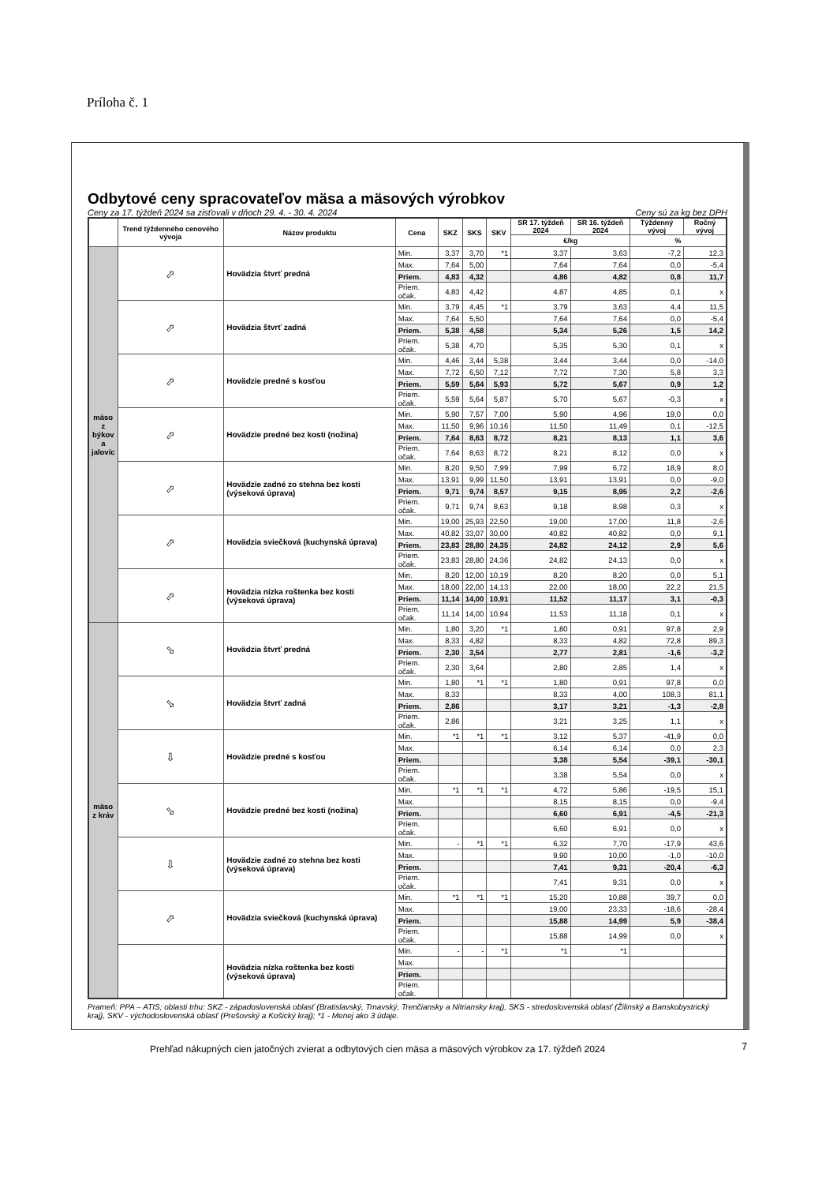Príloha č. 1
Odbytové ceny spracovateľov mäsa a mäsových výrobkov
Ceny za 17. týždeň 2024 sa zisťovali v dňoch 29. 4. - 30. 4. 2024 Ceny sú za kg bez DPH
| | Trend týždenného cenového vývoja | Názov produktu | Cena | SKZ | SKS | SKV | SR 17. týždeň 2024 | SR 16. týždeň 2024 | Týždenný vývoj | Ročný vývoj |
| --- | --- | --- | --- | --- | --- | --- | --- | --- | --- | --- |
| | | | | | | | €/kg | | % | |
| mäso z býkov a jalovíc | ⬀ | Hovädzia štvrť predná | Min. | 3,37 | 3,70 | *1 | 3,37 | 3,63 | -7,2 | 12,3 |
| | | | Max. | 7,64 | 5,00 | | 7,64 | 7,64 | 0,0 | -5,4 |
| | | | Priem. | 4,83 | 4,32 | | 4,86 | 4,82 | 0,8 | 11,7 |
| | | | Priem. očak. | 4,83 | 4,42 | | 4,87 | 4,85 | 0,1 | x |
| | ⬀ | Hovädzia štvrť zadná | Min. | 3,79 | 4,45 | *1 | 3,79 | 3,63 | 4,4 | 11,5 |
| | | | Max. | 7,64 | 5,50 | | 7,64 | 7,64 | 0,0 | -5,4 |
| | | | Priem. | 5,38 | 4,58 | | 5,34 | 5,26 | 1,5 | 14,2 |
| | | | Priem. očak. | 5,38 | 4,70 | | 5,35 | 5,30 | 0,1 | x |
| | ⬀ | Hovädzie predné s kosťou | Min. | 4,46 | 3,44 | 5,38 | 3,44 | 3,44 | 0,0 | -14,0 |
| | | | Max. | 7,72 | 6,50 | 7,12 | 7,72 | 7,30 | 5,8 | 3,3 |
| | | | Priem. | 5,59 | 5,64 | 5,93 | 5,72 | 5,67 | 0,9 | 1,2 |
| | | | Priem. očak. | 5,59 | 5,64 | 5,87 | 5,70 | 5,67 | -0,3 | x |
| | ⬀ | Hovädzie predné bez kosti (nožina) | Min. | 5,90 | 7,57 | 7,00 | 5,90 | 4,96 | 19,0 | 0,0 |
| | | | Max. | 11,50 | 9,96 | 10,16 | 11,50 | 11,49 | 0,1 | -12,5 |
| | | | Priem. | 7,64 | 8,63 | 8,72 | 8,21 | 8,13 | 1,1 | 3,6 |
| | | | Priem. očak. | 7,64 | 8,63 | 8,72 | 8,21 | 8,12 | 0,0 | x |
| | ⬀ | Hovädzie zadné zo stehna bez kosti (výseková úprava) | Min. | 8,20 | 9,50 | 7,99 | 7,99 | 6,72 | 18,9 | 8,0 |
| | | | Max. | 13,91 | 9,99 | 11,50 | 13,91 | 13,91 | 0,0 | -9,0 |
| | | | Priem. | 9,71 | 9,74 | 8,57 | 9,15 | 8,95 | 2,2 | -2,6 |
| | | | Priem. očak. | 9,71 | 9,74 | 8,63 | 9,18 | 8,98 | 0,3 | x |
| | ⬀ | Hovädzia sviečková (kuchynská úprava) | Min. | 19,00 | 25,93 | 22,50 | 19,00 | 17,00 | 11,8 | -2,6 |
| | | | Max. | 40,82 | 33,07 | 30,00 | 40,82 | 40,82 | 0,0 | 9,1 |
| | | | Priem. | 23,83 | 28,80 | 24,35 | 24,82 | 24,12 | 2,9 | 5,6 |
| | | | Priem. očak. | 23,83 | 28,80 | 24,36 | 24,82 | 24,13 | 0,0 | x |
| | ⬀ | Hovädzia nízka roštenka bez kosti (výseková úprava) | Min. | 8,20 | 12,00 | 10,19 | 8,20 | 8,20 | 0,0 | 5,1 |
| | | | Max. | 18,00 | 22,00 | 14,13 | 22,00 | 18,00 | 22,2 | 21,5 |
| | | | Priem. | 11,14 | 14,00 | 10,91 | 11,52 | 11,17 | 3,1 | -0,3 |
| | | | Priem. očak. | 11,14 | 14,00 | 10,94 | 11,53 | 11,18 | 0,1 | x |
| mäso z kráv | ⬂ | Hovädzia štvrť predná | Min. | 1,80 | 3,20 | *1 | 1,80 | 0,91 | 97,8 | 2,9 |
| | | | Max. | 8,33 | 4,82 | | 8,33 | 4,82 | 72,8 | 89,3 |
| | | | Priem. | 2,30 | 3,54 | | 2,77 | 2,81 | -1,6 | -3,2 |
| | | | Priem. očak. | 2,30 | 3,64 | | 2,80 | 2,85 | 1,4 | x |
| | ⬂ | Hovädzia štvrť zadná | Min. | 1,80 | *1 | *1 | 1,80 | 0,91 | 97,8 | 0,0 |
| | | | Max. | 8,33 | | | 8,33 | 4,00 | 108,3 | 81,1 |
| | | | Priem. | 2,86 | | | 3,17 | 3,21 | -1,3 | -2,8 |
| | | | Priem. očak. | 2,86 | | | 3,21 | 3,25 | 1,1 | x |
| | ⇩ | Hovädzie predné s kosťou | Min. | *1 | *1 | *1 | 3,12 | 5,37 | -41,9 | 0,0 |
| | | | Max. | | | | 6,14 | 6,14 | 0,0 | 2,3 |
| | | | Priem. | | | | 3,38 | 5,54 | -39,1 | -30,1 |
| | | | Priem. očak. | | | | 3,38 | 5,54 | 0,0 | x |
| | ⬂ | Hovädzie predné bez kosti (nožina) | Min. | *1 | *1 | *1 | 4,72 | 5,86 | -19,5 | 15,1 |
| | | | Max. | | | | 8,15 | 8,15 | 0,0 | -9,4 |
| | | | Priem. | | | | 6,60 | 6,91 | -4,5 | -21,3 |
| | | | Priem. očak. | | | | 6,60 | 6,91 | 0,0 | x |
| | ⇩ | Hovädzie zadné zo stehna bez kosti (výseková úprava) | Min. | - | *1 | *1 | 6,32 | 7,70 | -17,9 | 43,6 |
| | | | Max. | | | | 9,90 | 10,00 | -1,0 | -10,0 |
| | | | Priem. | | | | 7,41 | 9,31 | -20,4 | -6,3 |
| | | | Priem. očak. | | | | 7,41 | 9,31 | 0,0 | x |
| | ⬀ | Hovädzia sviečková (kuchynská úprava) | Min. | *1 | *1 | *1 | 15,20 | 10,88 | 39,7 | 0,0 |
| | | | Max. | | | | 19,00 | 23,33 | -18,6 | -28,4 |
| | | | Priem. | | | | 15,88 | 14,99 | 5,9 | -38,4 |
| | | | Priem. očak. | | | | 15,88 | 14,99 | 0,0 | x |
| | | Hovädzia nízka roštenka bez kosti (výseková úprava) | Min. | - | - | *1 | *1 | *1 | | |
| | | | Max. | | | | | | | |
| | | | Priem. | | | | | | | |
| | | | Priem. očak. | | | | | | | |
Prameň: PPA – ATIS; oblasti trhu: SKZ - západoslovenská oblasť (Bratislavský, Trnavský, Trenčiansky a Nitriansky kraj), SKS - stredoslovenská oblasť (Žilinský a Banskobystrický kraj), SKV - východoslovenská oblasť (Prešovský a Košický kraj); *1 - Menej ako 3 údaje.
Prehľad nákupných cien jatočných zvierat a odbytových cien mäsa a mäsových výrobkov za 17. týždeň 2024
7